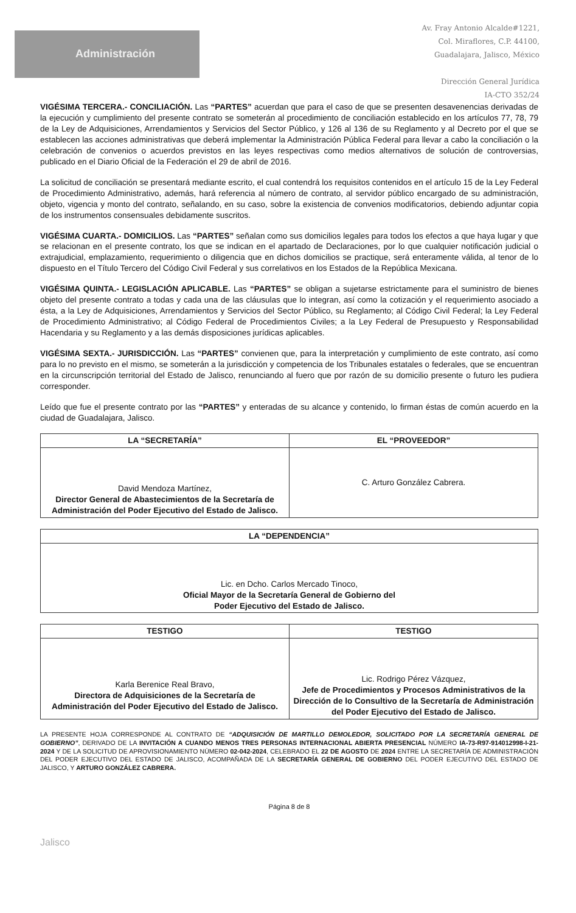Administración
Av. Fray Antonio Alcalde#1221,
Col. Miraflores, C.P. 44100,
Guadalajara, Jalisco, México
Dirección General Jurídica
IA-CTO 352/24
VIGÉSIMA TERCERA.- CONCILIACIÓN. Las “PARTES” acuerdan que para el caso de que se presenten desavenencias derivadas de la ejecución y cumplimiento del presente contrato se someterán al procedimiento de conciliación establecido en los artículos 77, 78, 79 de la Ley de Adquisiciones, Arrendamientos y Servicios del Sector Público, y 126 al 136 de su Reglamento y al Decreto por el que se establecen las acciones administrativas que deberá implementar la Administración Pública Federal para llevar a cabo la conciliación o la celebración de convenios o acuerdos previstos en las leyes respectivas como medios alternativos de solución de controversias, publicado en el Diario Oficial de la Federación el 29 de abril de 2016.
La solicitud de conciliación se presentará mediante escrito, el cual contendrá los requisitos contenidos en el artículo 15 de la Ley Federal de Procedimiento Administrativo, además, hará referencia al número de contrato, al servidor público encargado de su administración, objeto, vigencia y monto del contrato, señalando, en su caso, sobre la existencia de convenios modificatorios, debiendo adjuntar copia de los instrumentos consensuales debidamente suscritos.
VIGÉSIMA CUARTA.- DOMICILIOS. Las “PARTES” señalan como sus domicilios legales para todos los efectos a que haya lugar y que se relacionan en el presente contrato, los que se indican en el apartado de Declaraciones, por lo que cualquier notificación judicial o extrajudicial, emplazamiento, requerimiento o diligencia que en dichos domicilios se practique, será enteramente válida, al tenor de lo dispuesto en el Título Tercero del Código Civil Federal y sus correlativos en los Estados de la República Mexicana.
VIGÉSIMA QUINTA.- LEGISLACIÓN APLICABLE. Las “PARTES” se obligan a sujetarse estrictamente para el suministro de bienes objeto del presente contrato a todas y cada una de las cláusulas que lo integran, así como la cotización y el requerimiento asociado a ésta, a la Ley de Adquisiciones, Arrendamientos y Servicios del Sector Público, su Reglamento; al Código Civil Federal; la Ley Federal de Procedimiento Administrativo; al Código Federal de Procedimientos Civiles; a la Ley Federal de Presupuesto y Responsabilidad Hacendaria y su Reglamento y a las demás disposiciones jurídicas aplicables.
VIGÉSIMA SEXTA.- JURISDICCIÓN. Las “PARTES” convienen que, para la interpretación y cumplimiento de este contrato, así como para lo no previsto en el mismo, se someterán a la jurisdicción y competencia de los Tribunales estatales o federales, que se encuentran en la circunscripción territorial del Estado de Jalisco, renunciando al fuero que por razón de su domicilio presente o futuro les pudiera corresponder.
Leído que fue el presente contrato por las “PARTES” y enteradas de su alcance y contenido, lo firman éstas de común acuerdo en la ciudad de Guadalajara, Jalisco.
| LA “SECRETARÍA” | EL “PROVEEDOR” |
| --- | --- |
| David Mendoza Martínez, Director General de Abastecimientos de la Secretaría de Administración del Poder Ejecutivo del Estado de Jalisco. | C. Arturo González Cabrera. |
| LA “DEPENDENCIA” |
| --- |
| Lic. en Dcho. Carlos Mercado Tinoco, Oficial Mayor de la Secretaría General de Gobierno del Poder Ejecutivo del Estado de Jalisco. |
| TESTIGO | TESTIGO |
| --- | --- |
| Karla Berenice Real Bravo, Directora de Adquisiciones de la Secretaría de Administración del Poder Ejecutivo del Estado de Jalisco. | Lic. Rodrigo Pérez Vázquez, Jefe de Procedimientos y Procesos Administrativos de la Dirección de lo Consultivo de la Secretaría de Administración del Poder Ejecutivo del Estado de Jalisco. |
LA PRESENTE HOJA CORRESPONDE AL CONTRATO DE “ADQUISICIÓN DE MARTILLO DEMOLEDOR, SOLICITADO POR LA SECRETARÍA GENERAL DE GOBIERNO”, DERIVADO DE LA INVITACIÓN A CUANDO MENOS TRES PERSONAS INTERNACIONAL ABIERTA PRESENCIAL NÚMERO IA-73-R97-914012998-I-21-2024 Y DE LA SOLICITUD DE APROVISIONAMIENTO NÚMERO 02-042-2024, CELEBRADO EL 22 DE AGOSTO DE 2024 ENTRE LA SECRETARÍA DE ADMINISTRACIÓN DEL PODER EJECUTIVO DEL ESTADO DE JALISCO, ACOMPAÑADA DE LA SECRETARÍA GENERAL DE GOBIERNO DEL PODER EJECUTIVO DEL ESTADO DE JALISCO, Y ARTURO GONZÁLEZ CABRERA.
Página 8 de 8
Jalisco